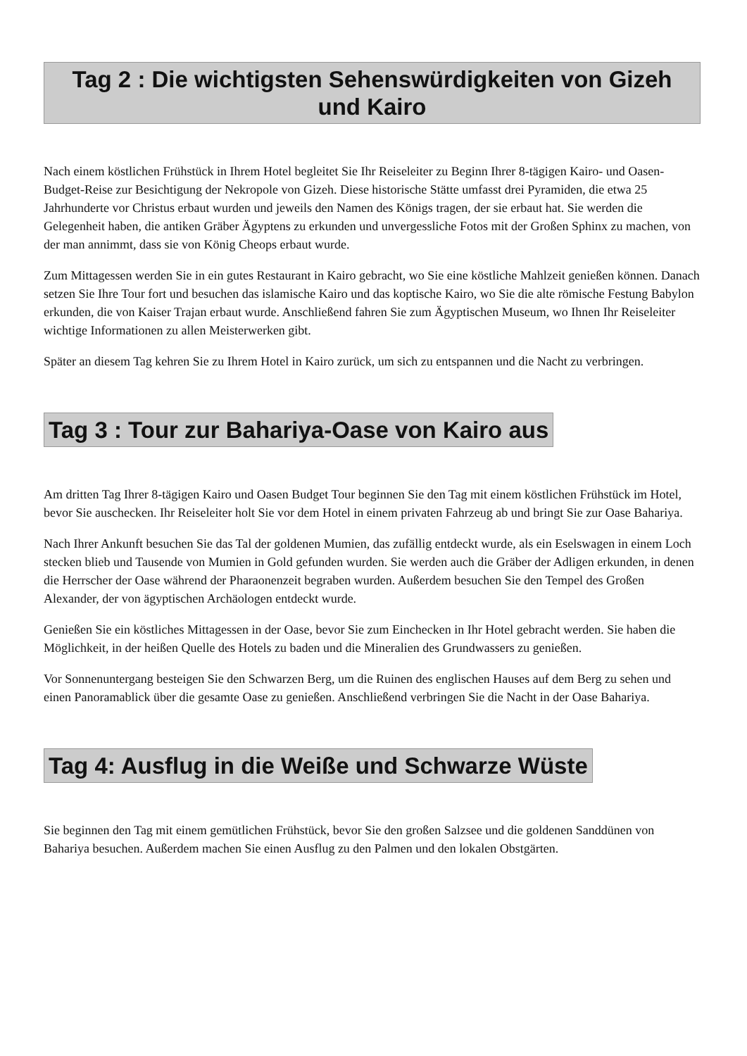Tag 2 : Die wichtigsten Sehenswürdigkeiten von Gizeh und Kairo
Nach einem köstlichen Frühstück in Ihrem Hotel begleitet Sie Ihr Reiseleiter zu Beginn Ihrer 8-tägigen Kairo- und Oasen-Budget-Reise zur Besichtigung der Nekropole von Gizeh. Diese historische Stätte umfasst drei Pyramiden, die etwa 25 Jahrhunderte vor Christus erbaut wurden und jeweils den Namen des Königs tragen, der sie erbaut hat. Sie werden die Gelegenheit haben, die antiken Gräber Ägyptens zu erkunden und unvergessliche Fotos mit der Großen Sphinx zu machen, von der man annimmt, dass sie von König Cheops erbaut wurde.
Zum Mittagessen werden Sie in ein gutes Restaurant in Kairo gebracht, wo Sie eine köstliche Mahlzeit genießen können. Danach setzen Sie Ihre Tour fort und besuchen das islamische Kairo und das koptische Kairo, wo Sie die alte römische Festung Babylon erkunden, die von Kaiser Trajan erbaut wurde. Anschließend fahren Sie zum Ägyptischen Museum, wo Ihnen Ihr Reiseleiter wichtige Informationen zu allen Meisterwerken gibt.
Später an diesem Tag kehren Sie zu Ihrem Hotel in Kairo zurück, um sich zu entspannen und die Nacht zu verbringen.
Tag 3 : Tour zur Bahariya-Oase von Kairo aus
Am dritten Tag Ihrer 8-tägigen Kairo und Oasen Budget Tour beginnen Sie den Tag mit einem köstlichen Frühstück im Hotel, bevor Sie auschecken. Ihr Reiseleiter holt Sie vor dem Hotel in einem privaten Fahrzeug ab und bringt Sie zur Oase Bahariya.
Nach Ihrer Ankunft besuchen Sie das Tal der goldenen Mumien, das zufällig entdeckt wurde, als ein Eselswagen in einem Loch stecken blieb und Tausende von Mumien in Gold gefunden wurden. Sie werden auch die Gräber der Adligen erkunden, in denen die Herrscher der Oase während der Pharaonenzeit begraben wurden. Außerdem besuchen Sie den Tempel des Großen Alexander, der von ägyptischen Archäologen entdeckt wurde.
Genießen Sie ein köstliches Mittagessen in der Oase, bevor Sie zum Einchecken in Ihr Hotel gebracht werden. Sie haben die Möglichkeit, in der heißen Quelle des Hotels zu baden und die Mineralien des Grundwassers zu genießen.
Vor Sonnenuntergang besteigen Sie den Schwarzen Berg, um die Ruinen des englischen Hauses auf dem Berg zu sehen und einen Panoramablick über die gesamte Oase zu genießen. Anschließend verbringen Sie die Nacht in der Oase Bahariya.
Tag 4: Ausflug in die Weiße und Schwarze Wüste
Sie beginnen den Tag mit einem gemütlichen Frühstück, bevor Sie den großen Salzsee und die goldenen Sanddünen von Bahariya besuchen. Außerdem machen Sie einen Ausflug zu den Palmen und den lokalen Obstgärten.